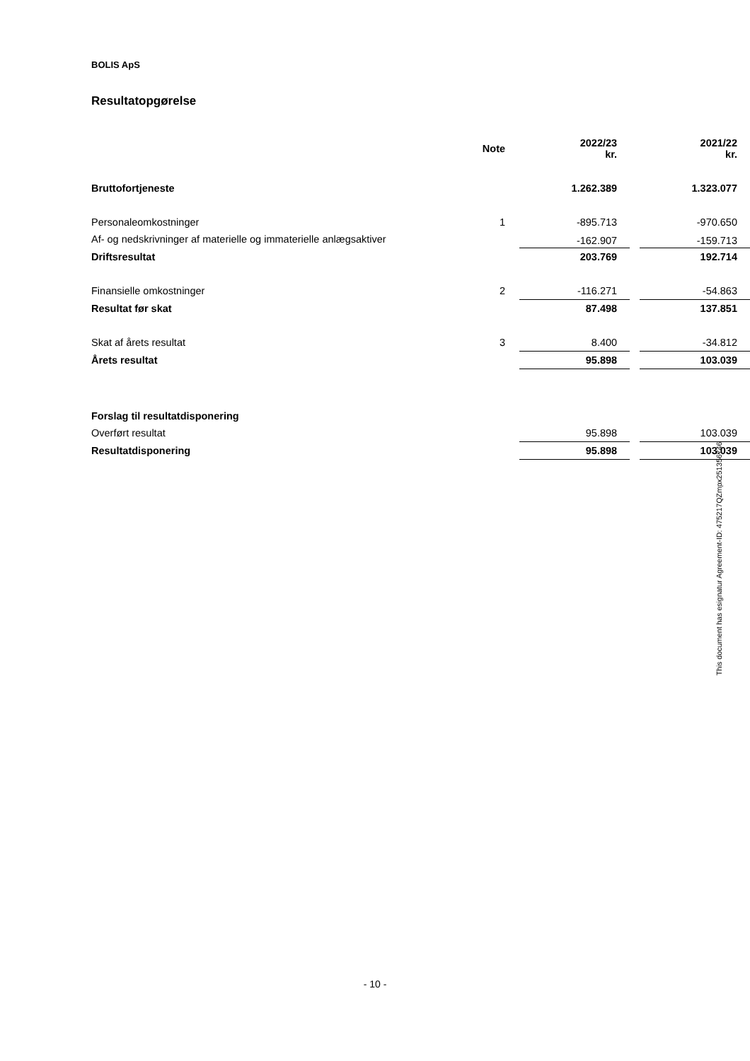BOLIS ApS
Resultatopgørelse
| | Note | 2022/23 kr. | | 2021/22 kr. |
| --- | --- | --- | --- | --- |
| Bruttofortjeneste | | 1.262.389 | | 1.323.077 |
| Personaleomkostninger | 1 | -895.713 | | -970.650 |
| Af- og nedskrivninger af materielle og immaterielle anlægsaktiver | | -162.907 | | -159.713 |
| Driftsresultat | | 203.769 | | 192.714 |
| Finansielle omkostninger | 2 | -116.271 | | -54.863 |
| Resultat før skat | | 87.498 | | 137.851 |
| Skat af årets resultat | 3 | 8.400 | | -34.812 |
| Årets resultat | | 95.898 | | 103.039 |
| Forslag til resultatdisponering | | | | |
| Overført resultat | | 95.898 | | 103.039 |
| Resultatdisponering | | 95.898 | | 103.039 |
This document has esignatur Agreement-ID: 475217QZmpx251356746
- 10 -